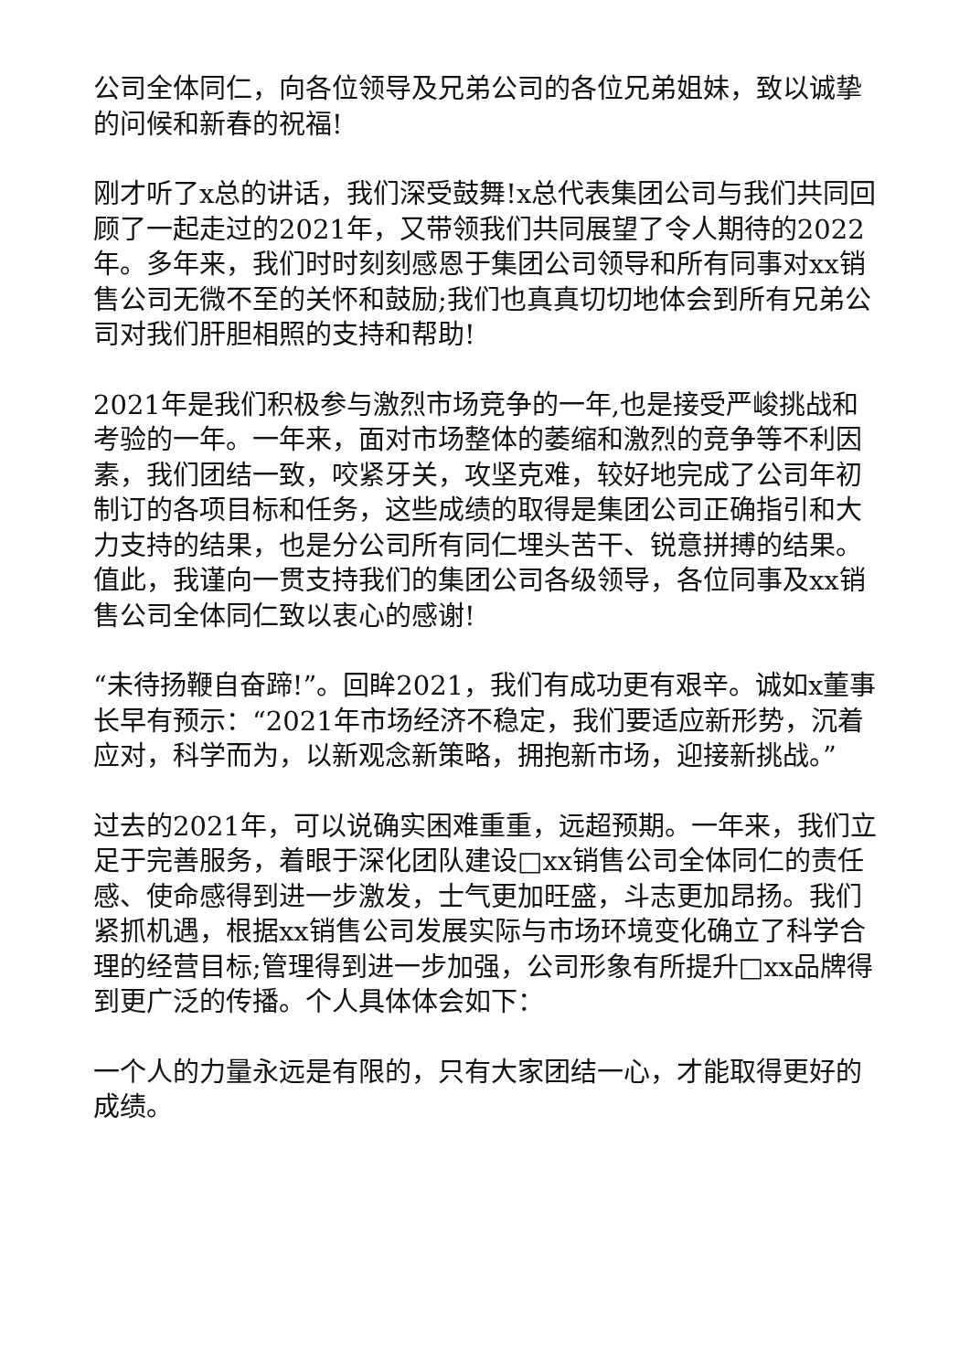公司全体同仁，向各位领导及兄弟公司的各位兄弟姐妹，致以诚挚的问候和新春的祝福!
刚才听了x总的讲话，我们深受鼓舞!x总代表集团公司与我们共同回顾了一起走过的2021年，又带领我们共同展望了令人期待的2022年。多年来，我们时时刻刻感恩于集团公司领导和所有同事对xx销售公司无微不至的关怀和鼓励;我们也真真切切地体会到所有兄弟公司对我们肝胆相照的支持和帮助!
2021年是我们积极参与激烈市场竞争的一年,也是接受严峻挑战和考验的一年。一年来，面对市场整体的萎缩和激烈的竞争等不利因素，我们团结一致，咬紧牙关，攻坚克难，较好地完成了公司年初制订的各项目标和任务，这些成绩的取得是集团公司正确指引和大力支持的结果，也是分公司所有同仁埋头苦干、锐意拼搏的结果。值此，我谨向一贯支持我们的集团公司各级领导，各位同事及xx销售公司全体同仁致以衷心的感谢!
“未待扬鞭自奋蹄!”。回眸2021，我们有成功更有艰辛。诚如x董事长早有预示：“2021年市场经济不稳定，我们要适应新形势，沉着应对，科学而为，以新观念新策略，拥抱新市场，迎接新挑战。”
过去的2021年，可以说确实困难重重，远超预期。一年来，我们立足于完善服务，着眼于深化团队建设□xx销售公司全体同仁的责任感、使命感得到进一步激发，士气更加旺盛，斗志更加昂扬。我们紧抓机遇，根据xx销售公司发展实际与市场环境变化确立了科学合理的经营目标;管理得到进一步加强，公司形象有所提升□xx品牌得到更广泛的传播。个人具体体会如下：
一个人的力量永远是有限的，只有大家团结一心，才能取得更好的成绩。